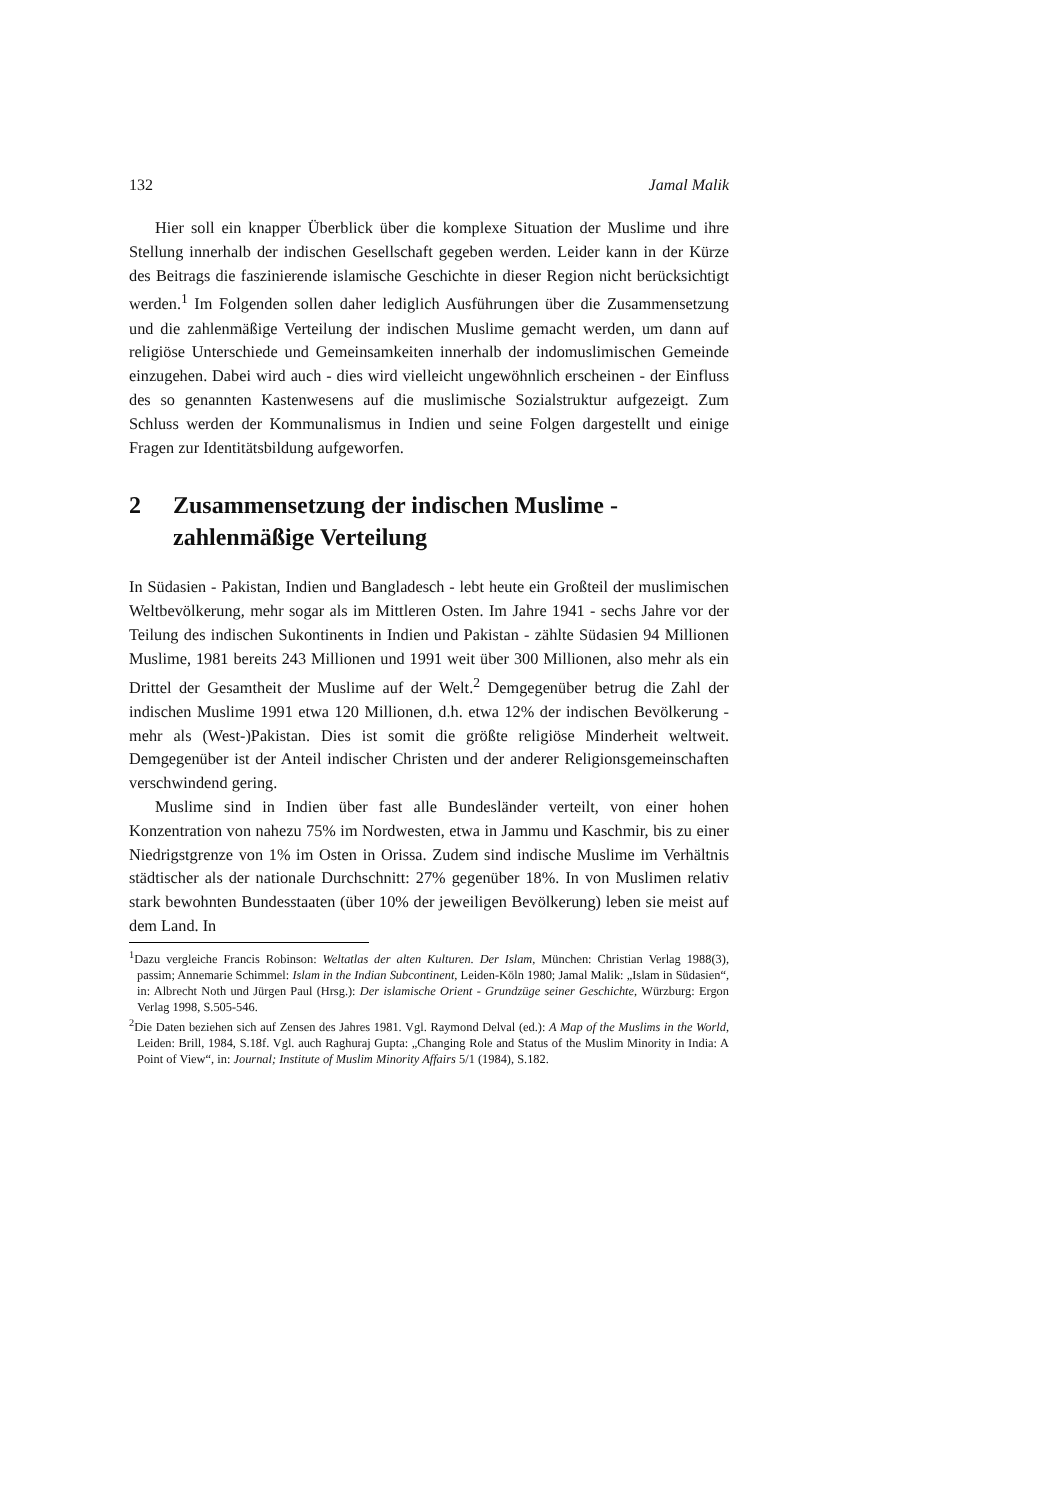132 Jamal Malik
Hier soll ein knapper Überblick über die komplexe Situation der Muslime und ihre Stellung innerhalb der indischen Gesellschaft gegeben werden. Leider kann in der Kürze des Beitrags die faszinierende islamische Geschichte in dieser Region nicht berücksichtigt werden.<sup>1</sup> Im Folgenden sollen daher lediglich Ausführungen über die Zusammensetzung und die zahlenmäßige Verteilung der indischen Muslime gemacht werden, um dann auf religiöse Unterschiede und Gemeinsamkeiten innerhalb der indomuslimischen Gemeinde einzugehen. Dabei wird auch - dies wird vielleicht ungewöhnlich erscheinen - der Einfluss des so genannten Kastenwesens auf die muslimische Sozialstruktur aufgezeigt. Zum Schluss werden der Kommunalismus in Indien und seine Folgen dargestellt und einige Fragen zur Identitätsbildung aufgeworfen.
2 Zusammensetzung der indischen Muslime - zahlenmäßige Verteilung
In Südasien - Pakistan, Indien und Bangladesch - lebt heute ein Großteil der muslimischen Weltbevölkerung, mehr sogar als im Mittleren Osten. Im Jahre 1941 - sechs Jahre vor der Teilung des indischen Sukontinents in Indien und Pakistan - zählte Südasien 94 Millionen Muslime, 1981 bereits 243 Millionen und 1991 weit über 300 Millionen, also mehr als ein Drittel der Gesamtheit der Muslime auf der Welt.<sup>2</sup> Demgegenüber betrug die Zahl der indischen Muslime 1991 etwa 120 Millionen, d.h. etwa 12% der indischen Bevölkerung - mehr als (West-)Pakistan. Dies ist somit die größte religiöse Minderheit weltweit. Demgegenüber ist der Anteil indischer Christen und der anderer Religionsgemeinschaften verschwindend gering.
Muslime sind in Indien über fast alle Bundesländer verteilt, von einer hohen Konzentration von nahezu 75% im Nordwesten, etwa in Jammu und Kaschmir, bis zu einer Niedrigstgrenze von 1% im Osten in Orissa. Zudem sind indische Muslime im Verhältnis städtischer als der nationale Durchschnitt: 27% gegenüber 18%. In von Muslimen relativ stark bewohnten Bundesstaaten (über 10% der jeweiligen Bevölkerung) leben sie meist auf dem Land. In
<sup>1</sup> Dazu vergleiche Francis Robinson: Weltatlas der alten Kulturen. Der Islam, München: Christian Verlag 1988(3), passim; Annemarie Schimmel: Islam in the Indian Subcontinent, Leiden-Köln 1980; Jamal Malik: „Islam in Südasien“, in: Albrecht Noth und Jürgen Paul (Hrsg.): Der islamische Orient - Grundzüge seiner Geschichte, Würzburg: Ergon Verlag 1998, S.505-546.
<sup>2</sup> Die Daten beziehen sich auf Zensen des Jahres 1981. Vgl. Raymond Delval (ed.): A Map of the Muslims in the World, Leiden: Brill, 1984, S.18f. Vgl. auch Raghuraj Gupta: „Changing Role and Status of the Muslim Minority in India: A Point of View“, in: Journal; Institute of Muslim Minority Affairs 5/1 (1984), S.182.